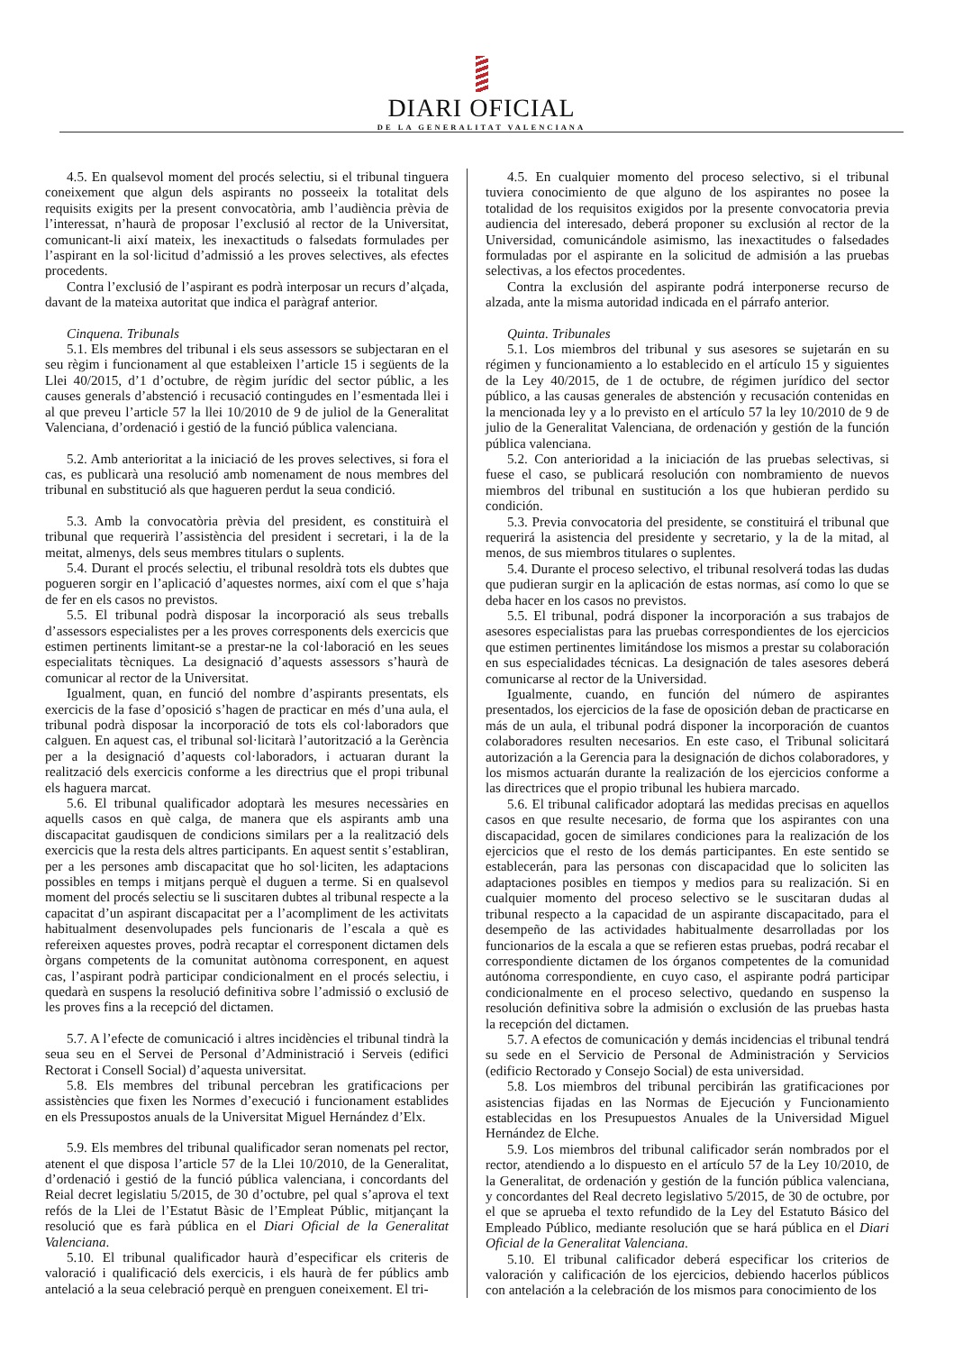DIARI OFICIAL
DE LA GENERALITAT VALENCIANA
4.5. En qualsevol moment del procés selectiu, si el tribunal tinguera coneixement que algun dels aspirants no posseeix la totalitat dels requisits exigits per la present convocatòria, amb l’audiència prèvia de l’interessat, n’haurà de proposar l’exclusió al rector de la Universitat, comunicant-li així mateix, les inexactituds o falsedats formulades per l’aspirant en la sol·licitud d’admissió a les proves selectives, als efectes procedents.
Contra l’exclusió de l’aspirant es podrà interposar un recurs d’alçada, davant de la mateixa autoritat que indica el paràgraf anterior.
Cinquena. Tribunals
5.1. Els membres del tribunal i els seus assessors se subjectaran en el seu règim i funcionament al que estableixen l’article 15 i següents de la Llei 40/2015, d’1 d’octubre, de règim jurídic del sector públic, a les causes generals d’abstenció i recusació contingudes en l’esmentada llei i al que preveu l’article 57 la llei 10/2010 de 9 de juliol de la Generalitat Valenciana, d’ordenació i gestió de la funció pública valenciana.
5.2. Amb anterioritat a la iniciació de les proves selectives, si fora el cas, es publicarà una resolució amb nomenament de nous membres del tribunal en substitució als que hagueren perdut la seua condició.
5.3. Amb la convocatòria prèvia del president, es constituirà el tribunal que requerirà l’assistència del president i secretari, i la de la meitat, almenys, dels seus membres titulars o suplents.
5.4. Durant el procés selectiu, el tribunal resoldrà tots els dubtes que pogueren sorgir en l’aplicació d’aquestes normes, així com el que s’haja de fer en els casos no previstos.
5.5. El tribunal podrà disposar la incorporació als seus treballs d’assessors especialistes per a les proves corresponents dels exercicis que estimen pertinents limitant-se a prestar-ne la col·laboració en les seues especialitats tècniques. La designació d’aquests assessors s’haurà de comunicar al rector de la Universitat.
Igualment, quan, en funció del nombre d’aspirants presentats, els exercicis de la fase d’oposició s’hagen de practicar en més d’una aula, el tribunal podrà disposar la incorporació de tots els col·laboradors que calguen. En aquest cas, el tribunal sol·licitarà l’autorització a la Gerència per a la designació d’aquests col·laboradors, i actuaran durant la realització dels exercicis conforme a les directrius que el propi tribunal els haguera marcat.
5.6. El tribunal qualificador adoptarà les mesures necessàries en aquells casos en què calga, de manera que els aspirants amb una discapacitat gaudisquen de condicions similars per a la realització dels exercicis que la resta dels altres participants. En aquest sentit s’establiran, per a les persones amb discapacitat que ho sol·liciten, les adaptacions possibles en temps i mitjans perquè el duguen a terme. Si en qualsevol moment del procés selectiu se li suscitaren dubtes al tribunal respecte a la capacitat d’un aspirant discapacitat per a l’acompliment de les activitats habitualment desenvolupades pels funcionaris de l’escala a què es refereixen aquestes proves, podrà recaptar el corresponent dictamen dels òrgans competents de la comunitat autònoma corresponent, en aquest cas, l’aspirant podrà participar condicionalment en el procés selectiu, i quedarà en suspens la resolució definitiva sobre l’admissió o exclusió de les proves fins a la recepció del dictamen.
5.7. A l’efecte de comunicació i altres incidències el tribunal tindrà la seua seu en el Servei de Personal d’Administració i Serveis (edifici Rectorat i Consell Social) d’aquesta universitat.
5.8. Els membres del tribunal percebran les gratificacions per assistències que fixen les Normes d’execució i funcionament establides en els Pressupostos anuals de la Universitat Miguel Hernández d’Elx.
5.9. Els membres del tribunal qualificador seran nomenats pel rector, atenent el que disposa l’article 57 de la Llei 10/2010, de la Generalitat, d’ordenació i gestió de la funció pública valenciana, i concordants del Reial decret legislatiu 5/2015, de 30 d’octubre, pel qual s’aprova el text refós de la Llei de l’Estatut Bàsic de l’Empleat Públic, mitjançant la resolució que es farà pública en el Diari Oficial de la Generalitat Valenciana.
5.10. El tribunal qualificador haurà d’especificar els criteris de valoració i qualificació dels exercicis, i els haurà de fer públics amb antelació a la seua celebració perquè en prenguen coneixement. El tri-
4.5. En cualquier momento del proceso selectivo, si el tribunal tuviera conocimiento de que alguno de los aspirantes no posee la totalidad de los requisitos exigidos por la presente convocatoria previa audiencia del interesado, deberá proponer su exclusión al rector de la Universidad, comunicándole asimismo, las inexactitudes o falsedades formuladas por el aspirante en la solicitud de admisión a las pruebas selectivas, a los efectos procedentes.
Contra la exclusión del aspirante podrá interponerse recurso de alzada, ante la misma autoridad indicada en el párrafo anterior.
Quinta. Tribunales
5.1. Los miembros del tribunal y sus asesores se sujetarán en su régimen y funcionamiento a lo establecido en el artículo 15 y siguientes de la Ley 40/2015, de 1 de octubre, de régimen jurídico del sector público, a las causas generales de abstención y recusación contenidas en la mencionada ley y a lo previsto en el artículo 57 la ley 10/2010 de 9 de julio de la Generalitat Valenciana, de ordenación y gestión de la función pública valenciana.
5.2. Con anterioridad a la iniciación de las pruebas selectivas, si fuese el caso, se publicará resolución con nombramiento de nuevos miembros del tribunal en sustitución a los que hubieran perdido su condición.
5.3. Previa convocatoria del presidente, se constituirá el tribunal que requerirá la asistencia del presidente y secretario, y la de la mitad, al menos, de sus miembros titulares o suplentes.
5.4. Durante el proceso selectivo, el tribunal resolverá todas las dudas que pudieran surgir en la aplicación de estas normas, así como lo que se deba hacer en los casos no previstos.
5.5. El tribunal, podrá disponer la incorporación a sus trabajos de asesores especialistas para las pruebas correspondientes de los ejercicios que estimen pertinentes limitándose los mismos a prestar su colaboración en sus especialidades técnicas. La designación de tales asesores deberá comunicarse al rector de la Universidad.
Igualmente, cuando, en función del número de aspirantes presentados, los ejercicios de la fase de oposición deban de practicarse en más de un aula, el tribunal podrá disponer la incorporación de cuantos colaboradores resulten necesarios. En este caso, el Tribunal solicitará autorización a la Gerencia para la designación de dichos colaboradores, y los mismos actuarán durante la realización de los ejercicios conforme a las directrices que el propio tribunal les hubiera marcado.
5.6. El tribunal calificador adoptará las medidas precisas en aquellos casos en que resulte necesario, de forma que los aspirantes con una discapacidad, gocen de similares condiciones para la realización de los ejercicios que el resto de los demás participantes. En este sentido se establecerán, para las personas con discapacidad que lo soliciten las adaptaciones posibles en tiempos y medios para su realización. Si en cualquier momento del proceso selectivo se le suscitaran dudas al tribunal respecto a la capacidad de un aspirante discapacitado, para el desempeño de las actividades habitualmente desarrolladas por los funcionarios de la escala a que se refieren estas pruebas, podrá recabar el correspondiente dictamen de los órganos competentes de la comunidad autónoma correspondiente, en cuyo caso, el aspirante podrá participar condicionalmente en el proceso selectivo, quedando en suspenso la resolución definitiva sobre la admisión o exclusión de las pruebas hasta la recepción del dictamen.
5.7. A efectos de comunicación y demás incidencias el tribunal tendrá su sede en el Servicio de Personal de Administración y Servicios (edificio Rectorado y Consejo Social) de esta universidad.
5.8. Los miembros del tribunal percibirán las gratificaciones por asistencias fijadas en las Normas de Ejecución y Funcionamiento establecidas en los Presupuestos Anuales de la Universidad Miguel Hernández de Elche.
5.9. Los miembros del tribunal calificador serán nombrados por el rector, atendiendo a lo dispuesto en el artículo 57 de la Ley 10/2010, de la Generalitat, de ordenación y gestión de la función pública valenciana, y concordantes del Real decreto legislativo 5/2015, de 30 de octubre, por el que se aprueba el texto refundido de la Ley del Estatuto Básico del Empleado Público, mediante resolución que se hará pública en el Diari Oficial de la Generalitat Valenciana.
5.10. El tribunal calificador deberá especificar los criterios de valoración y calificación de los ejercicios, debiendo hacerlos públicos con antelación a la celebración de los mismos para conocimiento de los